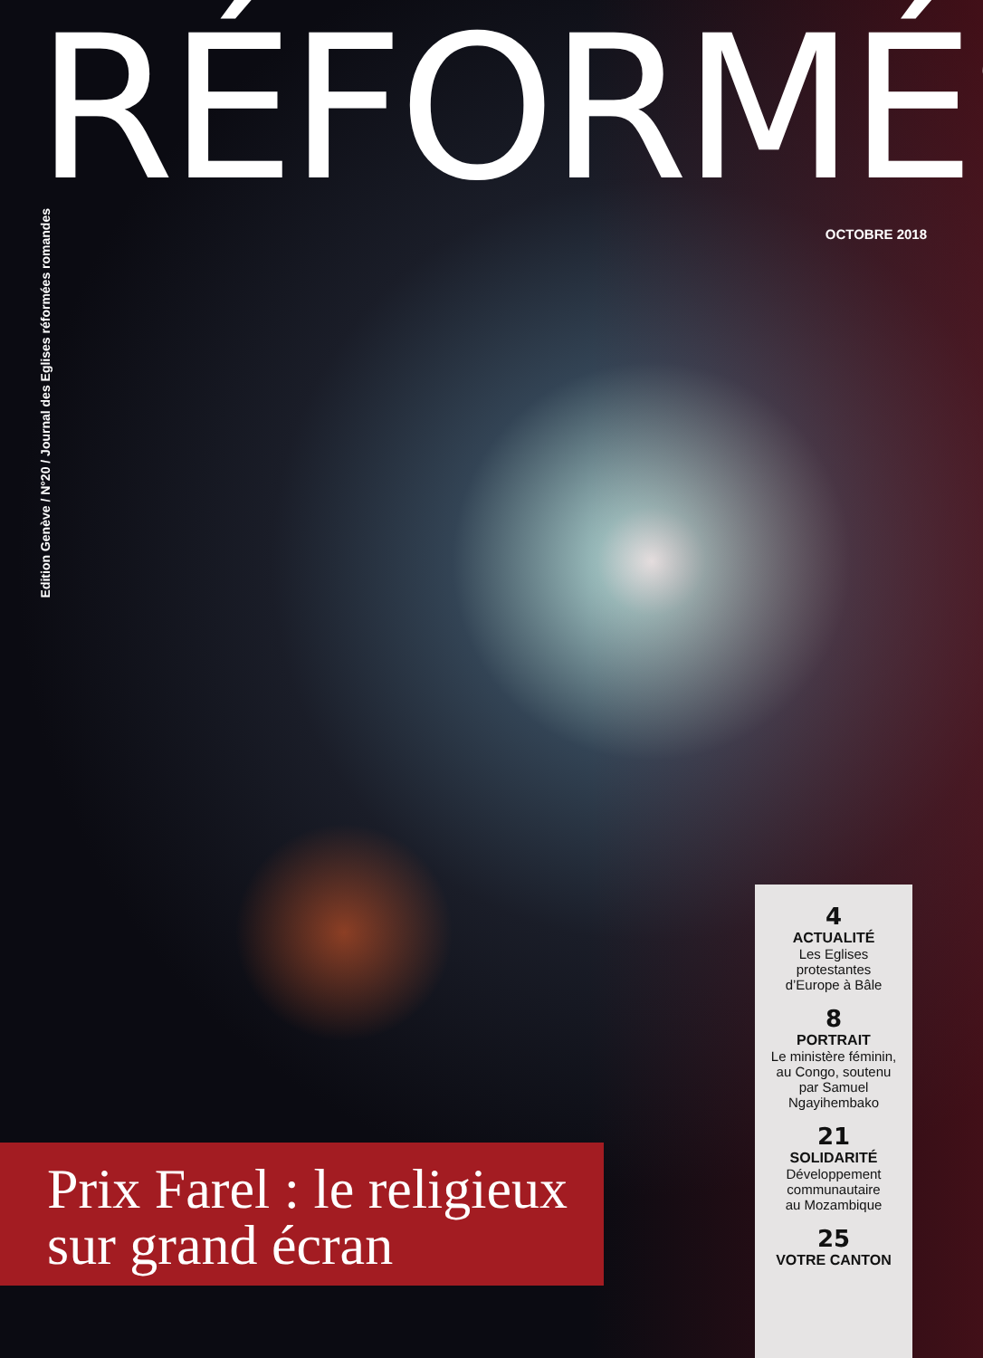RÉFORMÉS
OCTOBRE 2018
Edition Genève / N°20 / Journal des Eglises réformées romandes
4
ACTUALITÉ
Les Eglises
protestantes
d’Europe à Bâle
8
PORTRAIT
Le ministère féminin,
au Congo, soutenu
par Samuel
Ngayihembako
21
SOLIDARITÉ
Développement
communautaire
au Mozambique
25
VOTRE CANTON
Prix Farel : le religieux
sur grand écran